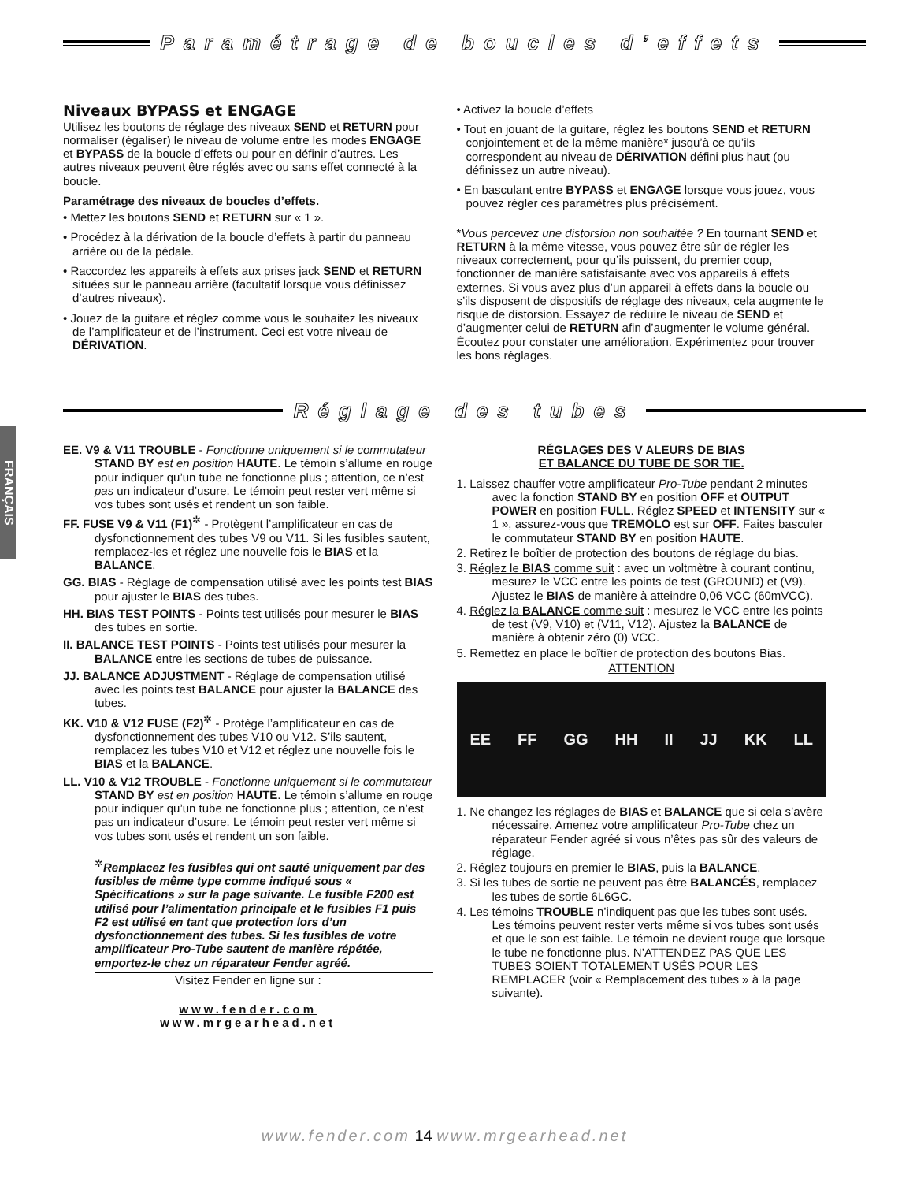Paramétrage de boucles d’effets
Niveaux BYPASS et ENGAGE
Utilisez les boutons de réglage des niveaux SEND et RETURN pour normaliser (égaliser) le niveau de volume entre les modes ENGAGE et BYPASS de la boucle d’effets ou pour en définir d’autres. Les autres niveaux peuvent être réglés avec ou sans effet connecté à la boucle.
Paramétrage des niveaux de boucles d’effets.
• Mettez les boutons SEND et RETURN sur « 1 ».
• Procédez à la dérivation de la boucle d’effets à partir du panneau arrière ou de la pédale.
• Raccordez les appareils à effets aux prises jack SEND et RETURN situées sur le panneau arrière (facultatif lorsque vous définissez d’autres niveaux).
• Jouez de la guitare et réglez comme vous le souhaitez les niveaux de l’amplificateur et de l’instrument. Ceci est votre niveau de DÉRIVATION.
• Activez la boucle d’effets
• Tout en jouant de la guitare, réglez les boutons SEND et RETURN conjointement et de la même manière* jusqu’à ce qu’ils correspondent au niveau de DÉRIVATION défini plus haut (ou définissez un autre niveau).
• En basculant entre BYPASS et ENGAGE lorsque vous jouez, vous pouvez régler ces paramètres plus précisément.
*Vous percevez une distorsion non souhaitée ? En tournant SEND et RETURN à la même vitesse, vous pouvez être sûr de régler les niveaux correctement, pour qu’ils puissent, du premier coup, fonctionner de manière satisfaisante avec vos appareils à effets externes. Si vous avez plus d’un appareil à effets dans la boucle ou s’ils disposent de dispositifs de réglage des niveaux, cela augmente le risque de distorsion. Essayez de réduire le niveau de SEND et d’augmenter celui de RETURN afin d’augmenter le volume général. Écoutez pour constater une amélioration. Expérimentez pour trouver les bons réglages.
Réglage des tubes
FRANÇAIS
EE. V9 & V11 TROUBLE - Fonctionne uniquement si le commutateur STAND BY est en position HAUTE. Le témoin s’allume en rouge pour indiquer qu’un tube ne fonctionne plus ; attention, ce n’est pas un indicateur d’usure. Le témoin peut rester vert même si vos tubes sont usés et rendent un son faible.
FF. FUSE V9 & V11 (F1)<sup>✲</sup> - Protègent l’amplificateur en cas de dysfonctionnement des tubes V9 ou V11. Si les fusibles sautent, remplacez-les et réglez une nouvelle fois le BIAS et la BALANCE.
GG. BIAS - Réglage de compensation utilisé avec les points test BIAS pour ajuster le BIAS des tubes.
HH. BIAS TEST POINTS - Points test utilisés pour mesurer le BIAS des tubes en sortie.
II. BALANCE TEST POINTS - Points test utilisés pour mesurer la BALANCE entre les sections de tubes de puissance.
JJ. BALANCE ADJUSTMENT - Réglage de compensation utilisé avec les points test BALANCE pour ajuster la BALANCE des tubes.
KK. V10 & V12 FUSE (F2)<sup>✲</sup> - Protège l’amplificateur en cas de dysfonctionnement des tubes V10 ou V12. S’ils sautent, remplacez les tubes V10 et V12 et réglez une nouvelle fois le BIAS et la BALANCE.
LL. V10 & V12 TROUBLE - Fonctionne uniquement si le commutateur STAND BY est en position HAUTE. Le témoin s’allume en rouge pour indiquer qu’un tube ne fonctionne plus ; attention, ce n’est pas un indicateur d’usure. Le témoin peut rester vert même si vos tubes sont usés et rendent un son faible.
<sup>✲</sup>Remplacez les fusibles qui ont sauté uniquement par des fusibles de même type comme indiqué sous « Spécifications » sur la page suivante. Le fusible F200 est utilisé pour l’alimentation principale et le fusibles F1 puis F2 est utilisé en tant que protection lors d’un dysfonctionnement des tubes. Si les fusibles de votre amplificateur Pro-Tube sautent de manière répétée, emportez-le chez un réparateur Fender agréé.
Visitez Fender en ligne sur :
www.fender.com
www.mrgearhead.net
RÉGLAGES DES V ALEURS DE BIAS
ET BALANCE DU TUBE DE SOR TIE.
1. Laissez chauffer votre amplificateur Pro-Tube pendant 2 minutes avec la fonction STAND BY en position OFF et OUTPUT POWER en position FULL. Réglez SPEED et INTENSITY sur « 1 », assurez-vous que TREMOLO est sur OFF. Faites basculer le commutateur STAND BY en position HAUTE.
2. Retirez le boîtier de protection des boutons de réglage du bias.
3. Réglez le BIAS comme suit : avec un voltmètre à courant continu, mesurez le VCC entre les points de test (GROUND) et (V9). Ajustez le BIAS de manière à atteindre 0,06 VCC (60mVCC).
4. Réglez la BALANCE comme suit : mesurez le VCC entre les points de test (V9, V10) et (V11, V12). Ajustez la BALANCE de manière à obtenir zéro (0) VCC.
5. Remettez en place le boîtier de protection des boutons Bias.
ATTENTION
EE FF GG HH II JJ KK LL
1. Ne changez les réglages de BIAS et BALANCE que si cela s’avère nécessaire. Amenez votre amplificateur Pro-Tube chez un réparateur Fender agréé si vous n’êtes pas sûr des valeurs de réglage.
2. Réglez toujours en premier le BIAS, puis la BALANCE.
3. Si les tubes de sortie ne peuvent pas être BALANCÉS, remplacez les tubes de sortie 6L6GC.
4. Les témoins TROUBLE n’indiquent pas que les tubes sont usés. Les témoins peuvent rester verts même si vos tubes sont usés et que le son est faible. Le témoin ne devient rouge que lorsque le tube ne fonctionne plus. N’ATTENDEZ PAS QUE LES TUBES SOIENT TOTALEMENT USÉS POUR LES REMPLACER (voir « Remplacement des tubes » à la page suivante).
www.fender.com 14 www.mrgearhead.net